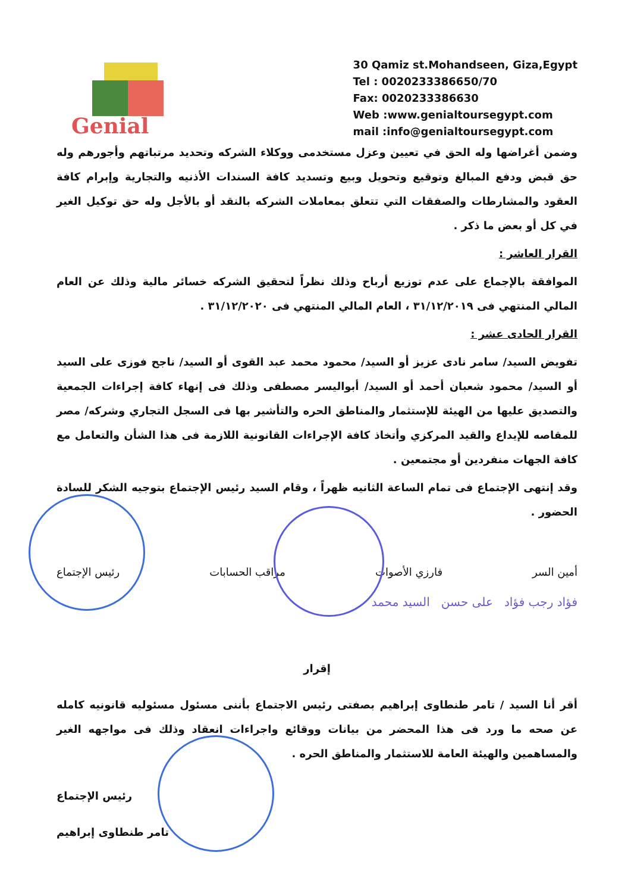Genial
30 Qamiz st.Mohandseen, Giza,Egypt
Tel : 0020233386650/70
Fax: 0020233386630
Web :www.genialtoursegypt.com
mail :info@genialtoursegypt.com
وضمن أغراضها وله الحق في تعيين وعزل مستخدمى ووكلاء الشركه وتحديد مرتباتهم وأجورهم وله حق قبض ودفع المبالغ وتوقيع وتحويل وبيع وتسديد كافة السندات الأذنيه والتجارية وإبرام كافة العقود والمشارطات والصفقات التي تتعلق بمعاملات الشركه بالنقد أو بالأجل وله حق توكيل الغير في كل أو بعض ما ذكر .
القرار العاشر :
الموافقة بالإجماع على عدم توزيع أرباح وذلك نظراً لتحقيق الشركه خسائر مالية وذلك عن العام المالي المنتهي فى ٣١/١٢/٢٠١٩ ، العام المالي المنتهي فى ٣١/١٢/٢٠٢٠ .
القرار الحادى عشر :
تفويض السيد/ سامر نادى عزيز أو السيد/ محمود محمد عبد القوى أو السيد/ ناجح فوزى على السيد أو السيد/ محمود شعبان أحمد أو السيد/ أبواليسر مصطفى وذلك فى إنهاء كافة إجراءات الجمعية والتصديق عليها من الهيئة للإستثمار والمناطق الحره والتأشير بها فى السجل التجاري وشركه/ مصر للمقاصه للإيداع والقيد المركزي وأتخاذ كافة الإجراءات القانونية اللازمة فى هذا الشأن والتعامل مع كافة الجهات منفردين أو مجتمعين .
وقد إنتهى الإجتماع فى تمام الساعة الثانيه ظهراً ، وقام السيد رئيس الإجتماع بتوجيه الشكر للسادة الحضور .
أمين السر فارزي الأصوات مراقب الحسابات رئيس الإجتماع
فؤاد رجب فؤاد على حسن السيد محمد
إقرار
أقر أنا السيد / تامر طنطاوى إبراهيم بصفتى رئيس الاجتماع بأننى مسئول مسئوليه قانونيه كامله عن صحه ما ورد فى هذا المحضر من بيانات ووقائع واجراءات انعقاد وذلك فى مواجهه الغير والمساهمين والهيئة العامة للاستثمار والمناطق الحره .
رئيس الإجتماع
تامر طنطاوى إبراهيم